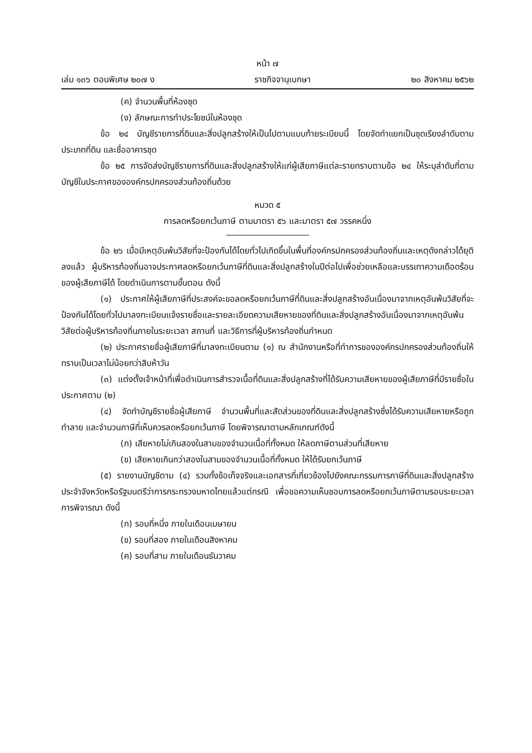หน้า ๗
เล่ม ๑๓๖ ตอนพิเศษ ๒๐๗ ง ราชกิจจานุเบกษา ๒๐ สิงหาคม ๒๕๖๒
(ค) จำนวนพื้นที่ห้องชุด
(ง) ลักษณะการทำประโยชน์ในห้องชุด
ข้อ ๒๔ บัญชีรายการที่ดินและสิ่งปลูกสร้างให้เป็นไปตามแบบท้ายระเบียบนี้ โดยจัดทำแยกเป็นชุดเรียงลำดับตามประเภทที่ดิน และชื่ออาคารชุด
ข้อ ๒๕ การจัดส่งบัญชีรายการที่ดินและสิ่งปลูกสร้างให้แก่ผู้เสียภาษีแต่ละรายทราบตามข้อ ๒๔ ให้ระบุลำดับที่ตามบัญชีในประกาศขององค์กรปกครองส่วนท้องถิ่นด้วย
หมวด ๕
การลดหรือยกเว้นภาษี ตามมาตรา ๕๖ และมาตรา ๕๗ วรรคหนึ่ง
ข้อ ๒๖ เมื่อมีเหตุอันพ้นวิสัยที่จะป้องกันได้โดยทั่วไปเกิดขึ้นในพื้นที่องค์กรปกครองส่วนท้องถิ่นและเหตุดังกล่าวได้ยุติลงแล้ว ผู้บริหารท้องถิ่นอาจประกาศลดหรือยกเว้นภาษีที่ดินและสิ่งปลูกสร้างในปีต่อไปเพื่อช่วยเหลือและบรรเทาความเดือดร้อนของผู้เสียภาษีได้ โดยดำเนินการตามขั้นตอน ดังนี้
(๑) ประกาศให้ผู้เสียภาษีที่ประสงค์จะขอลดหรือยกเว้นภาษีที่ดินและสิ่งปลูกสร้างอันเนื่องมาจากเหตุอันพ้นวิสัยที่จะป้องกันได้โดยทั่วไปมาลงทะเบียนแจ้งรายชื่อและรายละเอียดความเสียหายของที่ดินและสิ่งปลูกสร้างอันเนื่องมาจากเหตุอันพ้นวิสัยต่อผู้บริหารท้องถิ่นภายในระยะเวลา สถานที่ และวิธีการที่ผู้บริหารท้องถิ่นกำหนด
(๒) ประกาศรายชื่อผู้เสียภาษีที่มาลงทะเบียนตาม (๑) ณ สำนักงานหรือที่ทำการขององค์กรปกครองส่วนท้องถิ่นให้ทราบเป็นเวลาไม่น้อยกว่าสิบห้าวัน
(๓) แต่งตั้งเจ้าหน้าที่เพื่อดำเนินการสำรวจเนื้อที่ดินและสิ่งปลูกสร้างที่ได้รับความเสียหายของผู้เสียภาษีที่มีรายชื่อในประกาศตาม (๒)
(๔) จัดทำบัญชีรายชื่อผู้เสียภาษี จำนวนพื้นที่และสัดส่วนของที่ดินและสิ่งปลูกสร้างซึ่งได้รับความเสียหายหรือถูกทำลาย และจำนวนภาษีที่เห็นควรลดหรือยกเว้นภาษี โดยพิจารณาตามหลักเกณฑ์ดังนี้
(ก) เสียหายไม่เกินสองในสามของจำนวนเนื้อที่ทั้งหมด ให้ลดภาษีตามส่วนที่เสียหาย
(ข) เสียหายเกินกว่าสองในสามของจำนวนเนื้อที่ทั้งหมด ให้ได้รับยกเว้นภาษี
(๕) รายงานบัญชีตาม (๔) รวมทั้งข้อเท็จจริงและเอกสารที่เกี่ยวข้องไปยังคณะกรรมการภาษีที่ดินและสิ่งปลูกสร้างประจำจังหวัดหรือรัฐมนตรีว่าการกระทรวงมหาดไทยแล้วแต่กรณี เพื่อขอความเห็นชอบการลดหรือยกเว้นภาษีตามรอบระยะเวลาการพิจารณา ดังนี้
(ก) รอบที่หนึ่ง ภายในเดือนเมษายน
(ข) รอบที่สอง ภายในเดือนสิงหาคม
(ค) รอบที่สาม ภายในเดือนธันวาคม